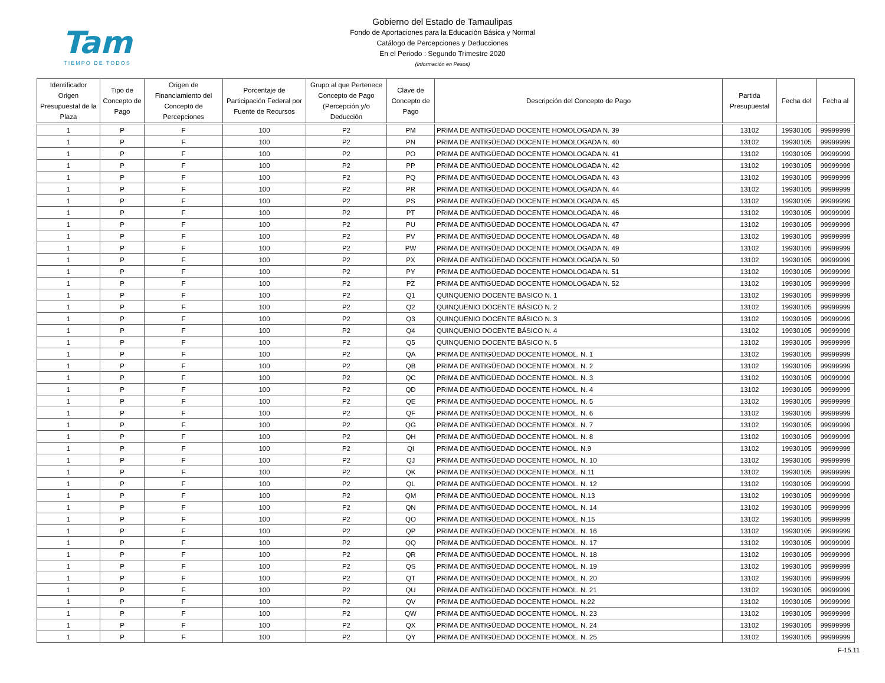Tam
TIEMPO DE TODOS
Gobierno del Estado de Tamaulipas
Fondo de Aportaciones para la Educación Básica y Normal
Catálogo de Percepciones y Deducciones
En el Periodo : Segundo Trimestre 2020
(Información en Pesos)
| Identificador Origen Presupuestal de la Plaza | Tipo de Concepto de Pago | Origen de Financiamiento del Concepto de Percepciones | Porcentaje de Participación Federal por Fuente de Recursos | Grupo al que Pertenece Concepto de Pago (Percepción y/o Deducción | Clave de Concepto de Pago | Descripción del Concepto de Pago | Partida Presupuestal | Fecha del | Fecha al |
| --- | --- | --- | --- | --- | --- | --- | --- | --- | --- |
| 1 | P | F | 100 | P2 | PM | PRIMA DE ANTIGÜEDAD DOCENTE HOMOLOGADA N. 39 | 13102 | 19930105 | 99999999 |
| 1 | P | F | 100 | P2 | PN | PRIMA DE ANTIGÜEDAD DOCENTE HOMOLOGADA N. 40 | 13102 | 19930105 | 99999999 |
| 1 | P | F | 100 | P2 | PO | PRIMA DE ANTIGÜEDAD DOCENTE HOMOLOGADA N. 41 | 13102 | 19930105 | 99999999 |
| 1 | P | F | 100 | P2 | PP | PRIMA DE ANTIGÜEDAD DOCENTE HOMOLOGADA N. 42 | 13102 | 19930105 | 99999999 |
| 1 | P | F | 100 | P2 | PQ | PRIMA DE ANTIGÜEDAD DOCENTE HOMOLOGADA N. 43 | 13102 | 19930105 | 99999999 |
| 1 | P | F | 100 | P2 | PR | PRIMA DE ANTIGÜEDAD DOCENTE HOMOLOGADA N. 44 | 13102 | 19930105 | 99999999 |
| 1 | P | F | 100 | P2 | PS | PRIMA DE ANTIGÜEDAD DOCENTE HOMOLOGADA N. 45 | 13102 | 19930105 | 99999999 |
| 1 | P | F | 100 | P2 | PT | PRIMA DE ANTIGÜEDAD DOCENTE HOMOLOGADA N. 46 | 13102 | 19930105 | 99999999 |
| 1 | P | F | 100 | P2 | PU | PRIMA DE ANTIGÜEDAD DOCENTE HOMOLOGADA N. 47 | 13102 | 19930105 | 99999999 |
| 1 | P | F | 100 | P2 | PV | PRIMA DE ANTIGÜEDAD DOCENTE HOMOLOGADA N. 48 | 13102 | 19930105 | 99999999 |
| 1 | P | F | 100 | P2 | PW | PRIMA DE ANTIGÜEDAD DOCENTE HOMOLOGADA N. 49 | 13102 | 19930105 | 99999999 |
| 1 | P | F | 100 | P2 | PX | PRIMA DE ANTIGÜEDAD DOCENTE HOMOLOGADA N. 50 | 13102 | 19930105 | 99999999 |
| 1 | P | F | 100 | P2 | PY | PRIMA DE ANTIGÜEDAD DOCENTE HOMOLOGADA N. 51 | 13102 | 19930105 | 99999999 |
| 1 | P | F | 100 | P2 | PZ | PRIMA DE ANTIGÜEDAD DOCENTE HOMOLOGADA N. 52 | 13102 | 19930105 | 99999999 |
| 1 | P | F | 100 | P2 | Q1 | QUINQUENIO DOCENTE BASICO N. 1 | 13102 | 19930105 | 99999999 |
| 1 | P | F | 100 | P2 | Q2 | QUINQUENIO DOCENTE BÁSICO N. 2 | 13102 | 19930105 | 99999999 |
| 1 | P | F | 100 | P2 | Q3 | QUINQUENIO DOCENTE BÁSICO N. 3 | 13102 | 19930105 | 99999999 |
| 1 | P | F | 100 | P2 | Q4 | QUINQUENIO DOCENTE BÁSICO N. 4 | 13102 | 19930105 | 99999999 |
| 1 | P | F | 100 | P2 | Q5 | QUINQUENIO DOCENTE BÁSICO N. 5 | 13102 | 19930105 | 99999999 |
| 1 | P | F | 100 | P2 | QA | PRIMA DE ANTIGÜEDAD DOCENTE HOMOL. N. 1 | 13102 | 19930105 | 99999999 |
| 1 | P | F | 100 | P2 | QB | PRIMA DE ANTIGÜEDAD DOCENTE HOMOL. N. 2 | 13102 | 19930105 | 99999999 |
| 1 | P | F | 100 | P2 | QC | PRIMA DE ANTIGÜEDAD DOCENTE HOMOL. N. 3 | 13102 | 19930105 | 99999999 |
| 1 | P | F | 100 | P2 | QD | PRIMA DE ANTIGÜEDAD DOCENTE HOMOL. N. 4 | 13102 | 19930105 | 99999999 |
| 1 | P | F | 100 | P2 | QE | PRIMA DE ANTIGÜEDAD DOCENTE HOMOL. N. 5 | 13102 | 19930105 | 99999999 |
| 1 | P | F | 100 | P2 | QF | PRIMA DE ANTIGÜEDAD DOCENTE HOMOL. N. 6 | 13102 | 19930105 | 99999999 |
| 1 | P | F | 100 | P2 | QG | PRIMA DE ANTIGÜEDAD DOCENTE HOMOL. N. 7 | 13102 | 19930105 | 99999999 |
| 1 | P | F | 100 | P2 | QH | PRIMA DE ANTIGÜEDAD DOCENTE HOMOL. N. 8 | 13102 | 19930105 | 99999999 |
| 1 | P | F | 100 | P2 | QI | PRIMA DE ANTIGÜEDAD DOCENTE HOMOL. N.9 | 13102 | 19930105 | 99999999 |
| 1 | P | F | 100 | P2 | QJ | PRIMA DE ANTIGÜEDAD DOCENTE HOMOL. N. 10 | 13102 | 19930105 | 99999999 |
| 1 | P | F | 100 | P2 | QK | PRIMA DE ANTIGÜEDAD DOCENTE HOMOL. N.11 | 13102 | 19930105 | 99999999 |
| 1 | P | F | 100 | P2 | QL | PRIMA DE ANTIGÜEDAD DOCENTE HOMOL. N. 12 | 13102 | 19930105 | 99999999 |
| 1 | P | F | 100 | P2 | QM | PRIMA DE ANTIGÜEDAD DOCENTE HOMOL. N.13 | 13102 | 19930105 | 99999999 |
| 1 | P | F | 100 | P2 | QN | PRIMA DE ANTIGÜEDAD DOCENTE HOMOL. N. 14 | 13102 | 19930105 | 99999999 |
| 1 | P | F | 100 | P2 | QO | PRIMA DE ANTIGÜEDAD DOCENTE HOMOL. N.15 | 13102 | 19930105 | 99999999 |
| 1 | P | F | 100 | P2 | QP | PRIMA DE ANTIGÜEDAD DOCENTE HOMOL. N. 16 | 13102 | 19930105 | 99999999 |
| 1 | P | F | 100 | P2 | QQ | PRIMA DE ANTIGÜEDAD DOCENTE HOMOL. N. 17 | 13102 | 19930105 | 99999999 |
| 1 | P | F | 100 | P2 | QR | PRIMA DE ANTIGÜEDAD DOCENTE HOMOL. N. 18 | 13102 | 19930105 | 99999999 |
| 1 | P | F | 100 | P2 | QS | PRIMA DE ANTIGÜEDAD DOCENTE HOMOL. N. 19 | 13102 | 19930105 | 99999999 |
| 1 | P | F | 100 | P2 | QT | PRIMA DE ANTIGÜEDAD DOCENTE HOMOL. N. 20 | 13102 | 19930105 | 99999999 |
| 1 | P | F | 100 | P2 | QU | PRIMA DE ANTIGÜEDAD DOCENTE HOMOL. N. 21 | 13102 | 19930105 | 99999999 |
| 1 | P | F | 100 | P2 | QV | PRIMA DE ANTIGÜEDAD DOCENTE HOMOL. N.22 | 13102 | 19930105 | 99999999 |
| 1 | P | F | 100 | P2 | QW | PRIMA DE ANTIGÜEDAD DOCENTE HOMOL. N. 23 | 13102 | 19930105 | 99999999 |
| 1 | P | F | 100 | P2 | QX | PRIMA DE ANTIGÜEDAD DOCENTE HOMOL. N. 24 | 13102 | 19930105 | 99999999 |
| 1 | P | F | 100 | P2 | QY | PRIMA DE ANTIGÜEDAD DOCENTE HOMOL. N. 25 | 13102 | 19930105 | 99999999 |
F-15.11